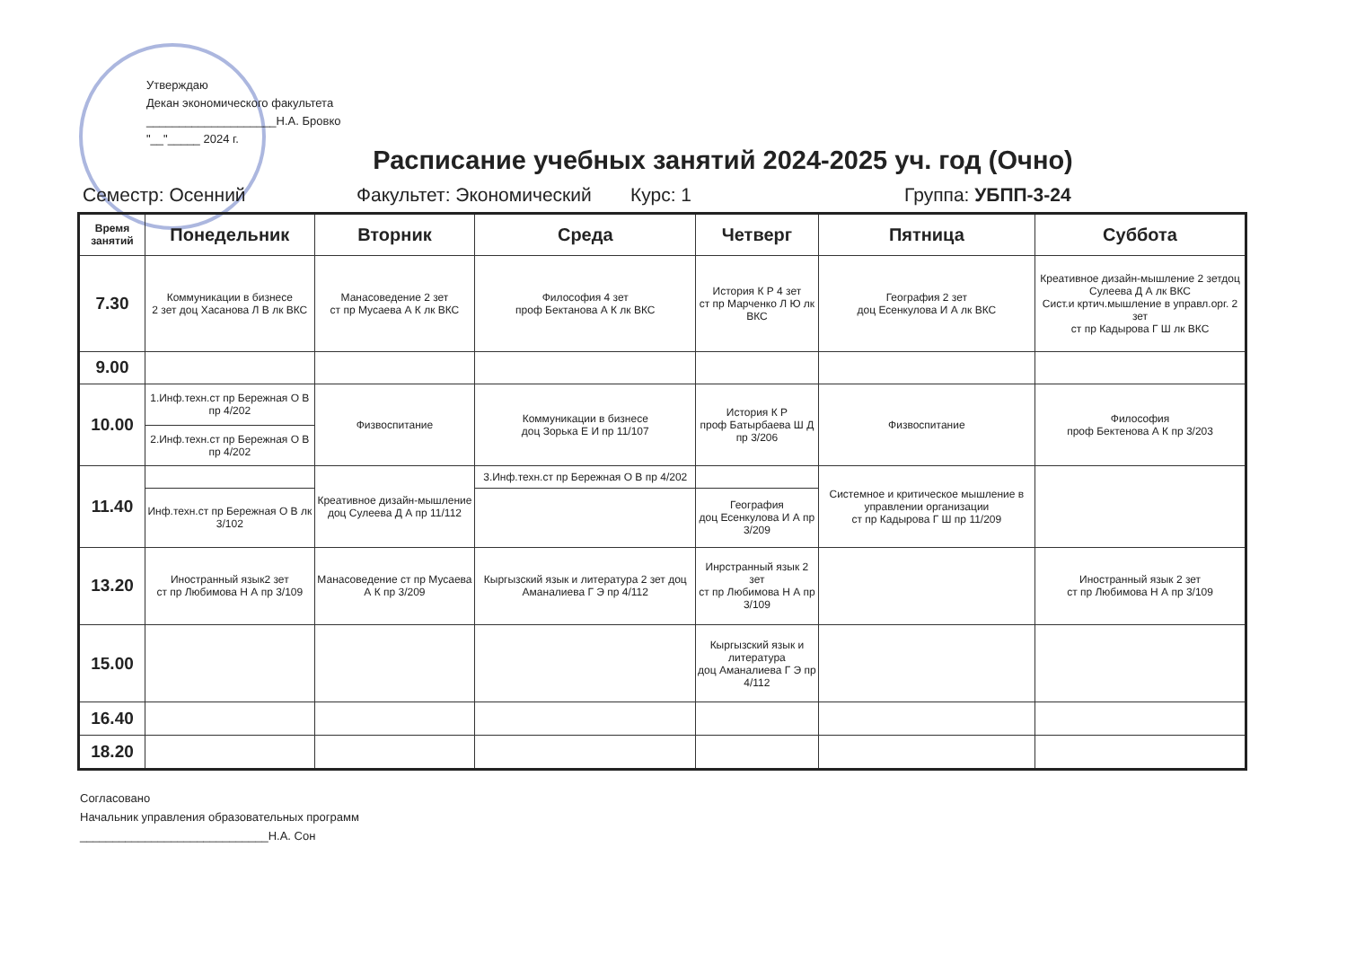Утверждаю
Декан экономического факультета
____________________Н.А. Бровко
"__"_____ 2024 г.
Расписание учебных занятий 2024-2025 уч. год (Очно)
Семестр: Осенний Факультет: Экономический Курс: 1 Группа: УБПП-3-24
| Время занятий | Понедельник | Вторник | Среда | Четверг | Пятница | Суббота |
| --- | --- | --- | --- | --- | --- | --- |
| 7.30 | Коммуникации в бизнесе 2 зет доц Хасанова Л В лк ВКС | Манасоведение 2 зет ст пр Мусаева А К лк ВКС | Философия 4 зет проф Бектанова А К лк ВКС | История К Р 4 зет ст пр Марченко Л Ю лк ВКС | География 2 зет доц Есенкулова И А лк ВКС | Креативное дизайн-мышление 2 зетдоц Сулеева Д А лк ВКС Сист.и кртич.мышление в управл.орг. 2 зет ст пр Кадырова Г Ш лк ВКС |
| 9.00 | | | | | | |
| 10.00 | 1.Инф.техн.ст пр Бережная О В пр 4/202 | Физвоспитание | Коммуникации в бизнесе доц Зорька Е И пр 11/107 | История К Р проф Батырбаева Ш Д пр 3/206 | Физвоспитание | Философия проф Бектенова А К пр 3/203 |
| | 2.Инф.техн.ст пр Бережная О В пр 4/202 | | | | | |
| 11.40 | | Креативное дизайн-мышление доц Сулеева Д А пр 11/112 | 3.Инф.техн.ст пр Бережная О В пр 4/202 | | Системное и критическое мышление в управлении организации ст пр Кадырова Г Ш пр 11/209 | |
| | Инф.техн.ст пр Бережная О В лк 3/102 | | | География доц Есенкулова И А пр 3/209 | | |
| 13.20 | Иностранный язык2 зет ст пр Любимова Н А пр 3/109 | Манасоведение ст пр Мусаева А К пр 3/209 | Кыргызский язык и литература 2 зет доц Аманалиева Г Э пр 4/112 | Инрстранный язык 2 зет ст пр Любимова Н А пр 3/109 | | Иностранный язык 2 зет ст пр Любимова Н А пр 3/109 |
| 15.00 | | | | Кыргызский язык и литература доц Аманалиева Г Э пр 4/112 | | |
| 16.40 | | | | | | |
| 18.20 | | | | | | |
Согласовано
Начальник управления образовательных программ
_____________________________Н.А. Сон